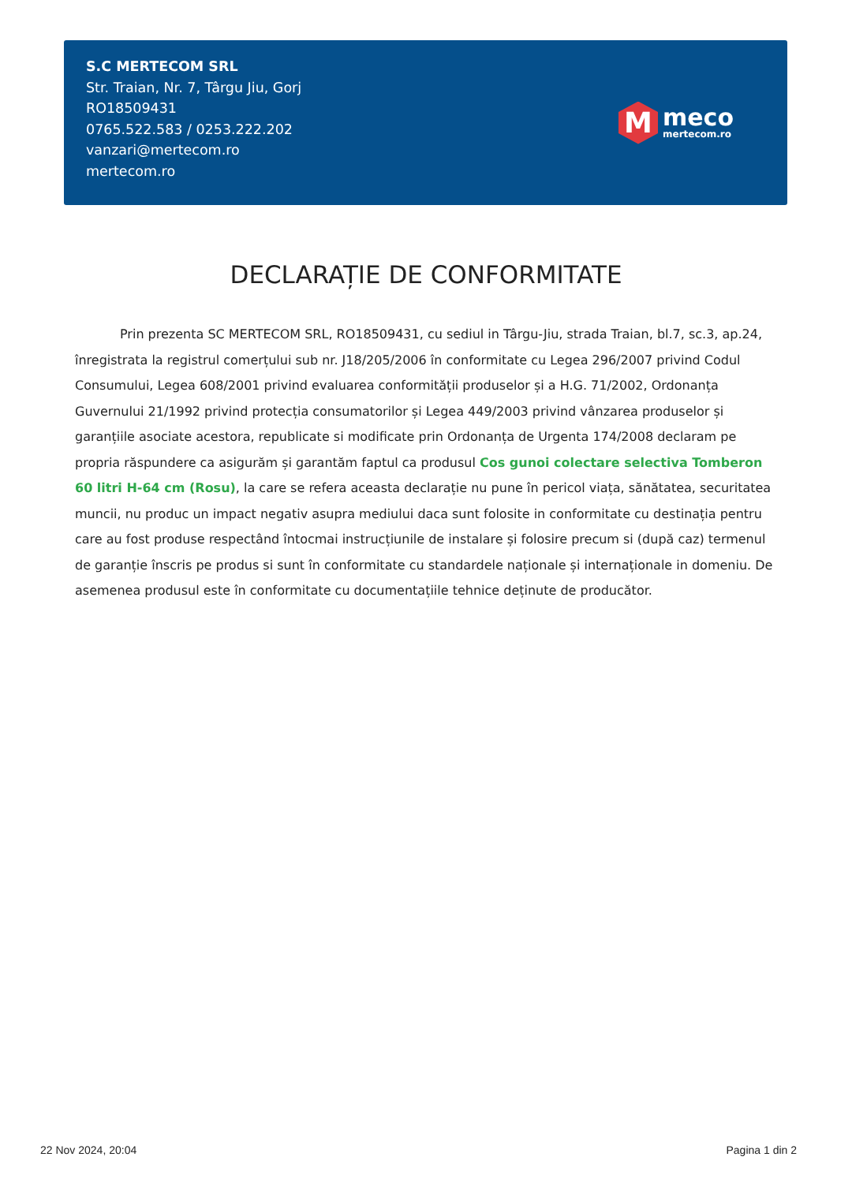S.C MERTECOM SRL
Str. Traian, Nr. 7, Târgu Jiu, Gorj
RO18509431
0765.522.583 / 0253.222.202
vanzari@mertecom.ro
mertecom.ro
M
meco
mertecom.ro
DECLARAȚIE DE CONFORMITATE
Prin prezenta SC MERTECOM SRL, RO18509431, cu sediul in Târgu-Jiu, strada Traian, bl.7, sc.3, ap.24, înregistrata la registrul comerțului sub nr. J18/205/2006 în conformitate cu Legea 296/2007 privind Codul Consumului, Legea 608/2001 privind evaluarea conformității produselor și a H.G. 71/2002, Ordonanța Guvernului 21/1992 privind protecția consumatorilor și Legea 449/2003 privind vânzarea produselor și garanțiile asociate acestora, republicate si modificate prin Ordonanța de Urgenta 174/2008 declaram pe propria răspundere ca asigurăm și garantăm faptul ca produsul Cos gunoi colectare selectiva Tomberon 60 litri H-64 cm (Rosu), la care se refera aceasta declarație nu pune în pericol viața, sănătatea, securitatea muncii, nu produc un impact negativ asupra mediului daca sunt folosite in conformitate cu destinația pentru care au fost produse respectând întocmai instrucțiunile de instalare și folosire precum si (după caz) termenul de garanție înscris pe produs si sunt în conformitate cu standardele naționale și internaționale in domeniu. De asemenea produsul este în conformitate cu documentațiile tehnice deținute de producător.
22 Nov 2024, 20:04 Pagina 1 din 2